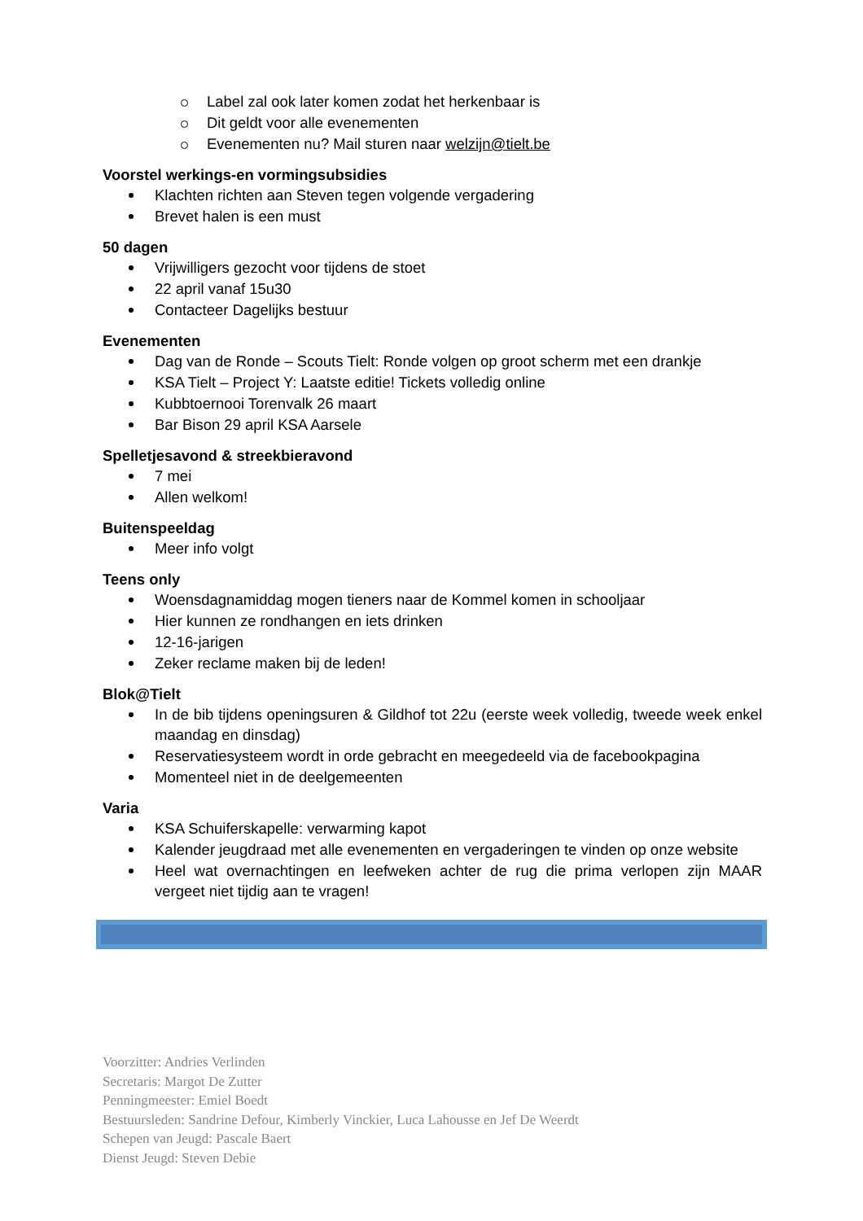Label zal ook later komen zodat het herkenbaar is
Dit geldt voor alle evenementen
Evenementen nu? Mail sturen naar welzijn@tielt.be
Voorstel werkings-en vormingsubsidies
Klachten richten aan Steven tegen volgende vergadering
Brevet halen is een must
50 dagen
Vrijwilligers gezocht voor tijdens de stoet
22 april vanaf 15u30
Contacteer Dagelijks bestuur
Evenementen
Dag van de Ronde – Scouts Tielt: Ronde volgen op groot scherm met een drankje
KSA Tielt – Project Y: Laatste editie! Tickets volledig online
Kubbtoernooi Torenvalk 26 maart
Bar Bison 29 april KSA Aarsele
Spelletjesavond & streekbieravond
7 mei
Allen welkom!
Buitenspeeldag
Meer info volgt
Teens only
Woensdagnamiddag mogen tieners naar de Kommel komen in schooljaar
Hier kunnen ze rondhangen en iets drinken
12-16-jarigen
Zeker reclame maken bij de leden!
Blok@Tielt
In de bib tijdens openingsuren & Gildhof tot 22u (eerste week volledig, tweede week enkel maandag en dinsdag)
Reservatiesysteem wordt in orde gebracht en meegedeeld via de facebookpagina
Momenteel niet in de deelgemeenten
Varia
KSA Schuiferskapelle: verwarming kapot
Kalender jeugdraad met alle evenementen en vergaderingen te vinden op onze website
Heel wat overnachtingen en leefweken achter de rug die prima verlopen zijn MAAR vergeet niet tijdig aan te vragen!
Voorzitter: Andries Verlinden
Secretaris: Margot De Zutter
Penningmeester: Emiel Boedt
Bestuursleden: Sandrine Defour, Kimberly Vinckier, Luca Lahousse en Jef De Weerdt
Schepen van Jeugd: Pascale Baert
Dienst Jeugd: Steven Debie